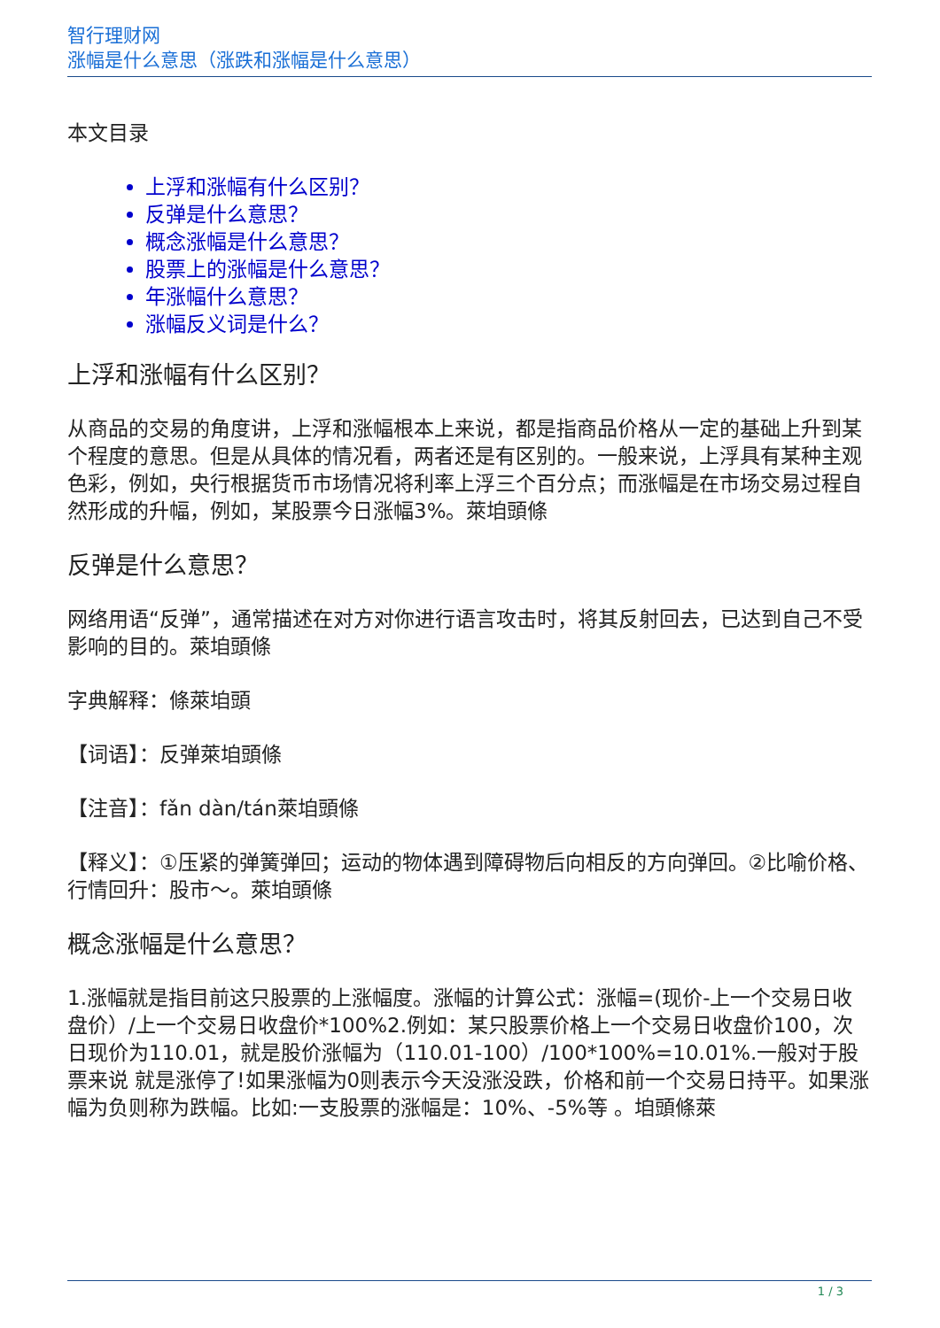智行理财网
涨幅是什么意思（涨跌和涨幅是什么意思）
本文目录
上浮和涨幅有什么区别？
反弹是什么意思？
概念涨幅是什么意思？
股票上的涨幅是什么意思？
年涨幅什么意思？
涨幅反义词是什么？
上浮和涨幅有什么区别？
从商品的交易的角度讲，上浮和涨幅根本上来说，都是指商品价格从一定的基础上升到某个程度的意思。但是从具体的情况看，两者还是有区别的。一般来说，上浮具有某种主观色彩，例如，央行根据货币市场情况将利率上浮三个百分点；而涨幅是在市场交易过程自然形成的升幅，例如，某股票今日涨幅3%。萊垍頭條
反弹是什么意思？
网络用语“反弹”，通常描述在对方对你进行语言攻击时，将其反射回去，已达到自己不受影响的目的。萊垍頭條
字典解释：條萊垍頭
【词语】：反弹萊垍頭條
【注音】：fǎn dàn/tán萊垍頭條
【释义】：①压紧的弹簧弹回；运动的物体遇到障碍物后向相反的方向弹回。②比喻价格、行情回升：股市～。萊垍頭條
概念涨幅是什么意思？
1.涨幅就是指目前这只股票的上涨幅度。涨幅的计算公式：涨幅=(现价-上一个交易日收盘价）/上一个交易日收盘价*100%2.例如：某只股票价格上一个交易日收盘价100，次日现价为110.01，就是股价涨幅为（110.01-100）/100*100%=10.01%.一般对于股票来说 就是涨停了!如果涨幅为0则表示今天没涨没跌，价格和前一个交易日持平。如果涨幅为负则称为跌幅。比如:一支股票的涨幅是：10%、-5%等 。垍頭條萊
1 / 3